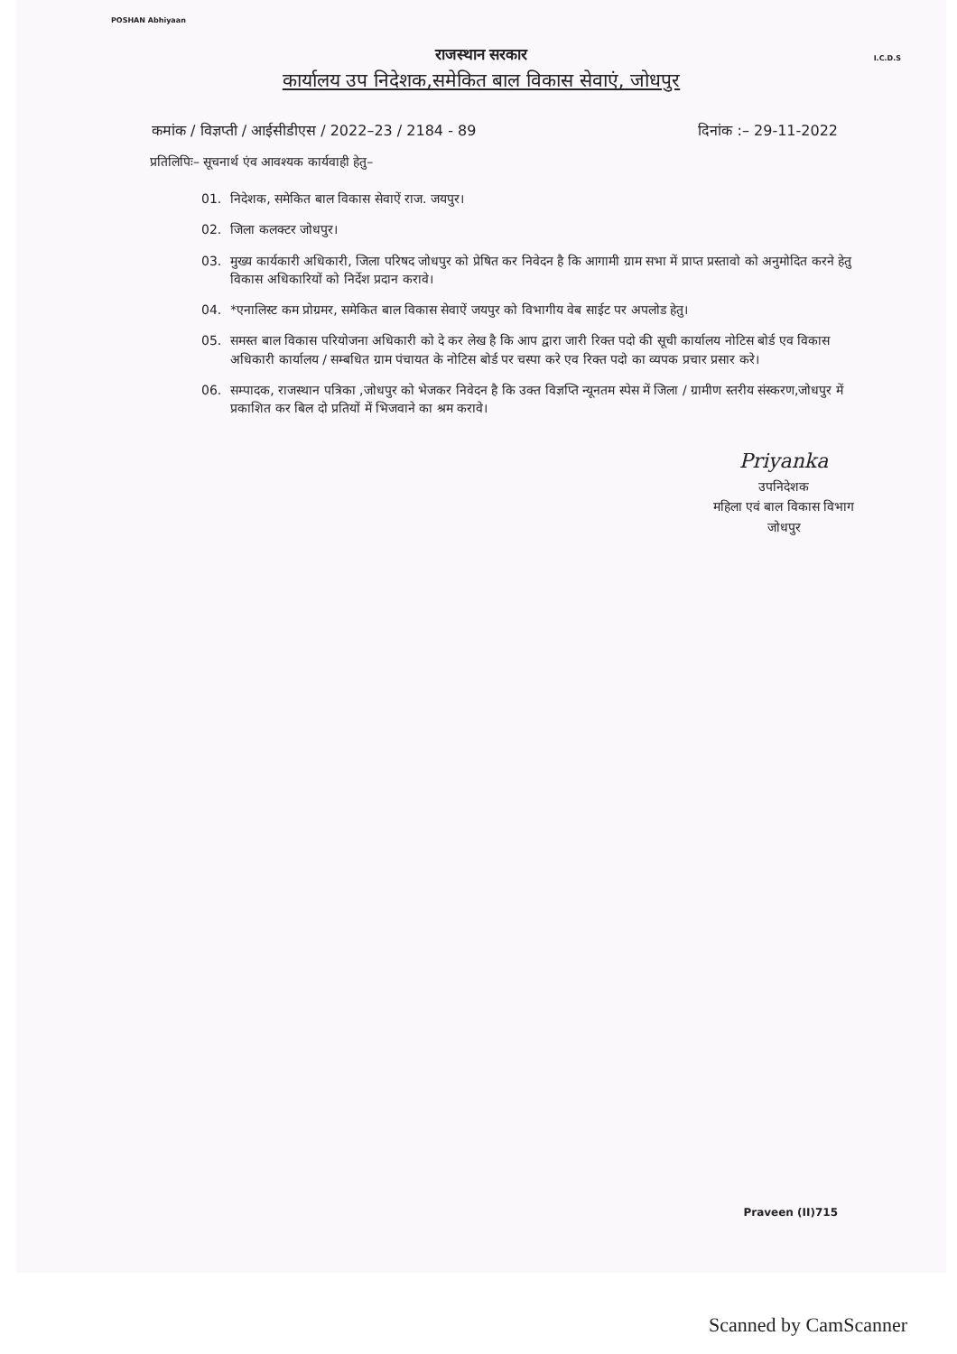POSHAN Abhiyaan
I.C.D.S
राजस्थान सरकार
कार्यालय उप निदेशक,समेकित बाल विकास सेवाएं, जोधपुर
कमांक / विज्ञप्ती / आईसीडीएस / 2022–23 / 2184 - 89 दिनांक :– 29-11-2022
प्रतिलिपिः– सूचनार्थ एंव आवश्यक कार्यवाही हेतु–
01. निदेशक, समेकित बाल विकास सेवाऐं राज. जयपुर।
02. जिला कलक्टर जोधपुर।
03. मुख्य कार्यकारी अधिकारी, जिला परिषद जोधपुर को प्रेषित कर निवेदन है कि आगामी ग्राम सभा में प्राप्त प्रस्तावो को अनुमोदित करने हेतु विकास अधिकारियों को निर्देश प्रदान करावे।
04. *एनालिस्ट कम प्रोग्रमर, समेकित बाल विकास सेवाऐं जयपुर को विभागीय वेब साईट पर अपलोड हेतु।
05. समस्त बाल विकास परियोजना अधिकारी को दे कर लेख है कि आप द्वारा जारी रिक्त पदो की सूची कार्यालय नोटिस बोर्ड एव विकास अधिकारी कार्यालय / सम्बधित ग्राम पंचायत के नोटिस बोर्ड पर चस्पा करे एव रिक्त पदो का व्यपक प्रचार प्रसार करे।
06. सम्पादक, राजस्थान पत्रिका ,जोधपुर को भेजकर निवेदन है कि उक्त विज्ञप्ति न्यूनतम स्पेस में जिला / ग्रामीण स्तरीय संस्करण,जोधपुर में प्रकाशित कर बिल दो प्रतियों में भिजवाने का श्रम करावे।
Priyanka
उपनिदेशक
महिला एवं बाल विकास विभाग
जोधपुर
Praveen (II)715
Scanned by CamScanner